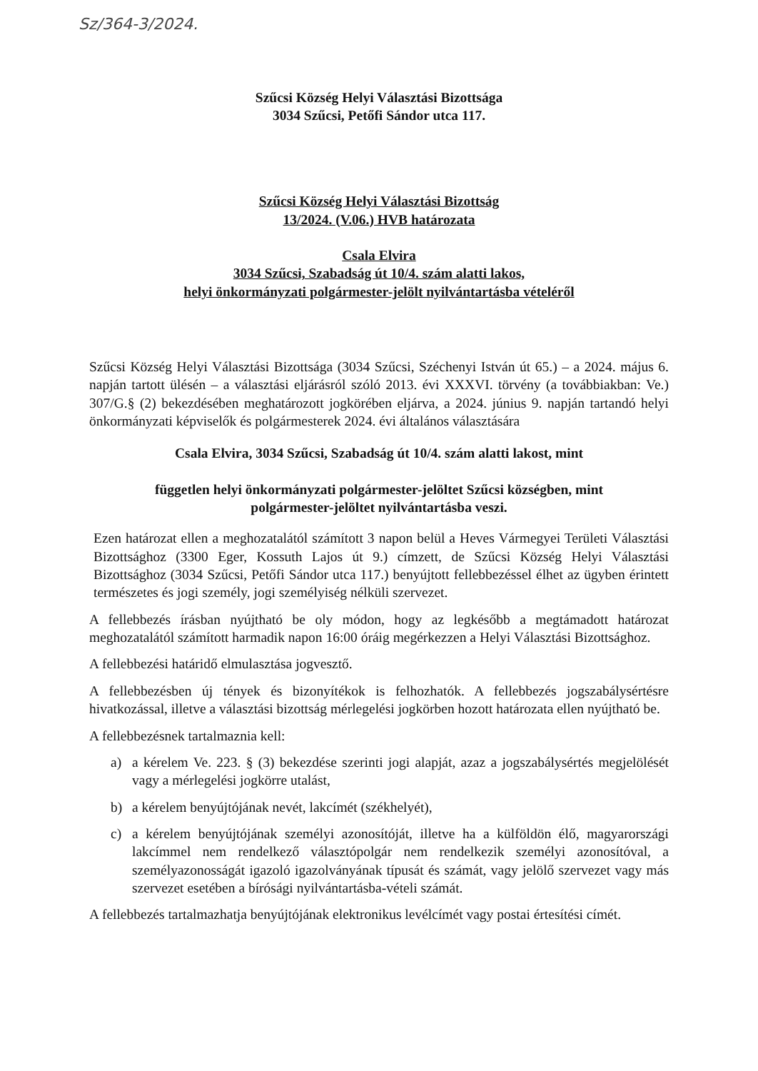Sz/364-3/2024.
Szűcsi Község Helyi Választási Bizottsága
3034 Szűcsi, Petőfi Sándor utca 117.
Szűcsi Község Helyi Választási Bizottság
13/2024. (V.06.) HVB határozata
Csala Elvira
3034 Szűcsi, Szabadság út 10/4. szám alatti lakos,
helyi önkormányzati polgármester-jelölt nyilvántartásba vételéről
Szűcsi Község Helyi Választási Bizottsága (3034 Szűcsi, Széchenyi István út 65.) – a 2024. május 6. napján tartott ülésén – a választási eljárásról szóló 2013. évi XXXVI. törvény (a továbbiakban: Ve.) 307/G.§ (2) bekezdésében meghatározott jogkörében eljárva, a 2024. június 9. napján tartandó helyi önkormányzati képviselők és polgármesterek 2024. évi általános választására
Csala Elvira, 3034 Szűcsi, Szabadság út 10/4. szám alatti lakost, mint
független helyi önkormányzati polgármester-jelöltet Szűcsi községben, mint
polgármester-jelöltet nyilvántartásba veszi.
Ezen határozat ellen a meghozatalától számított 3 napon belül a Heves Vármegyei Területi Választási Bizottsághoz (3300 Eger, Kossuth Lajos út 9.) címzett, de Szűcsi Község Helyi Választási Bizottsághoz (3034 Szűcsi, Petőfi Sándor utca 117.) benyújtott fellebbezéssel élhet az ügyben érintett természetes és jogi személy, jogi személyiség nélküli szervezet.
A fellebbezés írásban nyújtható be oly módon, hogy az legkésőbb a megtámadott határozat meghozatalától számított harmadik napon 16:00 óráig megérkezzen a Helyi Választási Bizottsághoz.
A fellebbezési határidő elmulasztása jogvesztő.
A fellebbezésben új tények és bizonyítékok is felhozhatók. A fellebbezés jogszabálysértésre hivatkozással, illetve a választási bizottság mérlegelési jogkörben hozott határozata ellen nyújtható be.
A fellebbezésnek tartalmaznia kell:
a) a kérelem Ve. 223. § (3) bekezdése szerinti jogi alapját, azaz a jogszabálysértés megjelölését vagy a mérlegelési jogkörre utalást,
b) a kérelem benyújtójának nevét, lakcímét (székhelyét),
c) a kérelem benyújtójának személyi azonosítóját, illetve ha a külföldön élő, magyarországi lakcímmel nem rendelkező választópolgár nem rendelkezik személyi azonosítóval, a személyazonosságát igazoló igazolványának típusát és számát, vagy jelölő szervezet vagy más szervezet esetében a bírósági nyilvántartásba-vételi számát.
A fellebbezés tartalmazhatja benyújtójának elektronikus levélcímét vagy postai értesítési címét.